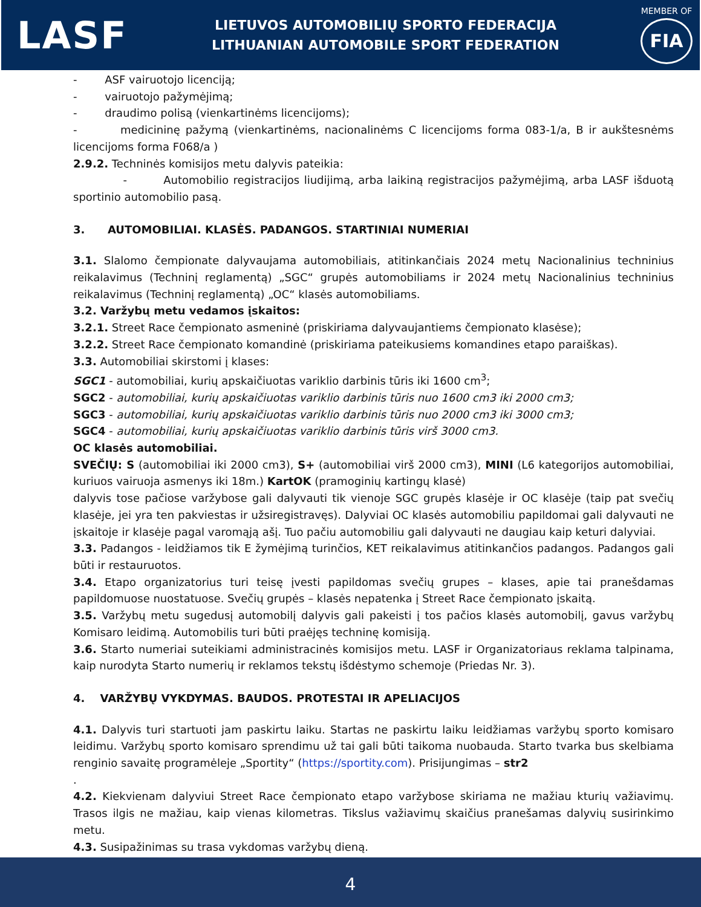LASF
LIETUVOS AUTOMOBILIŲ SPORTO FEDERACIJA
LITHUANIAN AUTOMOBILE SPORT FEDERATION
MEMBER OF
FIA
- ASF vairuotojo licenciją;
- vairuotojo pažymėjimą;
- draudimo polisą (vienkartinėms licencijoms);
- medicininę pažymą (vienkartinėms, nacionalinėms C licencijoms forma 083-1/a, B ir aukštesnėms licencijoms forma F068/a )
2.9.2. Techninės komisijos metu dalyvis pateikia:
- Automobilio registracijos liudijimą, arba laikiną registracijos pažymėjimą, arba LASF išduotą sportinio automobilio pasą.
3. AUTOMOBILIAI. KLASĖS. PADANGOS. STARTINIAI NUMERIAI
3.1. Slalomo čempionate dalyvaujama automobiliais, atitinkančiais 2024 metų Nacionalinius techninius reikalavimus (Techninį reglamentą) „SGC“ grupės automobiliams ir 2024 metų Nacionalinius techninius reikalavimus (Techninį reglamentą) „OC“ klasės automobiliams.
3.2. Varžybų metu vedamos įskaitos:
3.2.1. Street Race čempionato asmeninė (priskiriama dalyvaujantiems čempionato klasėse);
3.2.2. Street Race čempionato komandinė (priskiriama pateikusiems komandines etapo paraiškas).
3.3. Automobiliai skirstomi į klases:
SGC1 - automobiliai, kurių apskaičiuotas variklio darbinis tūris iki 1600 cm<sup>3</sup>;
SGC2 - automobiliai, kurių apskaičiuotas variklio darbinis tūris nuo 1600 cm3 iki 2000 cm3;
SGC3 - automobiliai, kurių apskaičiuotas variklio darbinis tūris nuo 2000 cm3 iki 3000 cm3;
SGC4 - automobiliai, kurių apskaičiuotas variklio darbinis tūris virš 3000 cm3.
OC klasės automobiliai.
SVEČIŲ: S (automobiliai iki 2000 cm3), S+ (automobiliai virš 2000 cm3), MINI (L6 kategorijos automobiliai, kuriuos vairuoja asmenys iki 18m.) KartOK (pramoginių kartingų klasė)
dalyvis tose pačiose varžybose gali dalyvauti tik vienoje SGC grupės klasėje ir OC klasėje (taip pat svečių klasėje, jei yra ten pakviestas ir užsiregistravęs). Dalyviai OC klasės automobiliu papildomai gali dalyvauti ne įskaitoje ir klasėje pagal varomąją ašį. Tuo pačiu automobiliu gali dalyvauti ne daugiau kaip keturi dalyviai.
3.3. Padangos - leidžiamos tik E žymėjimą turinčios, KET reikalavimus atitinkančios padangos. Padangos gali būti ir restauruotos.
3.4. Etapo organizatorius turi teisę įvesti papildomas svečių grupes – klases, apie tai pranešdamas papildomuose nuostatuose. Svečių grupės – klasės nepatenka į Street Race čempionato įskaitą.
3.5. Varžybų metu sugedusį automobilį dalyvis gali pakeisti į tos pačios klasės automobilį, gavus varžybų Komisaro leidimą. Automobilis turi būti praėjęs techninę komisiją.
3.6. Starto numeriai suteikiami administracinės komisijos metu. LASF ir Organizatoriaus reklama talpinama, kaip nurodyta Starto numerių ir reklamos tekstų išdėstymo schemoje (Priedas Nr. 3).
4. VARŽYBŲ VYKDYMAS. BAUDOS. PROTESTAI IR APELIACIJOS
4.1. Dalyvis turi startuoti jam paskirtu laiku. Startas ne paskirtu laiku leidžiamas varžybų sporto komisaro leidimu. Varžybų sporto komisaro sprendimu už tai gali būti taikoma nuobauda. Starto tvarka bus skelbiama renginio savaitę programėleje „Sportity“ (https://sportity.com). Prisijungimas – str2
.
4.2. Kiekvienam dalyviui Street Race čempionato etapo varžybose skiriama ne mažiau kturių važiavimų. Trasos ilgis ne mažiau, kaip vienas kilometras. Tikslus važiavimų skaičius pranešamas dalyvių susirinkimo metu.
4.3. Susipažinimas su trasa vykdomas varžybų dieną.
4